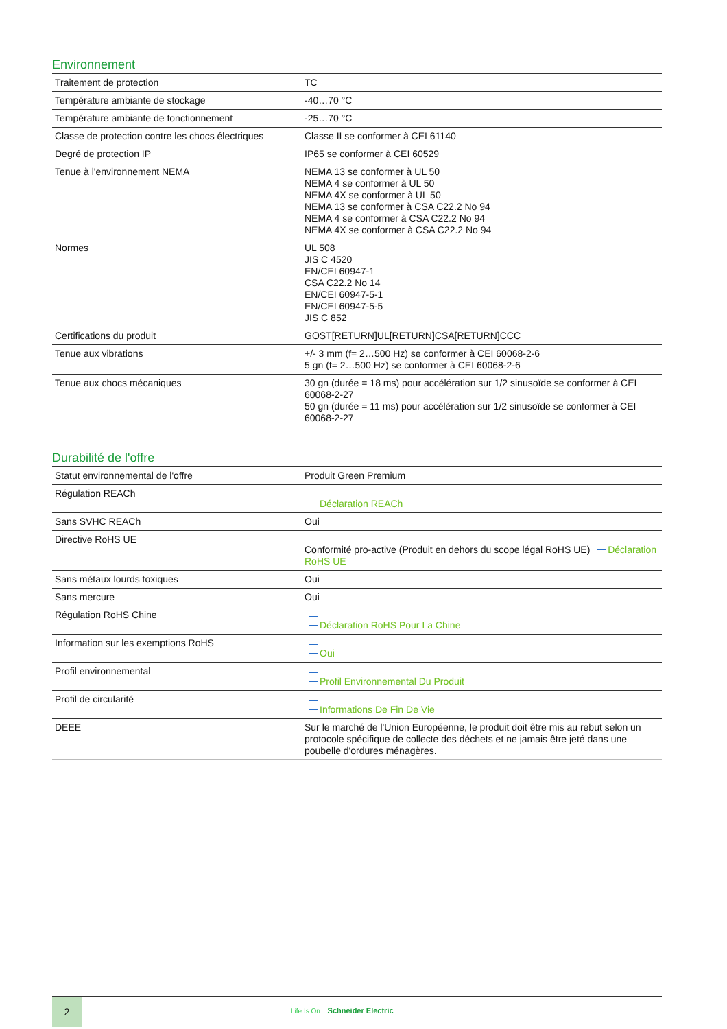Environnement
| Traitement de protection | TC |
| Température ambiante de stockage | -40…70 °C |
| Température ambiante de fonctionnement | -25…70 °C |
| Classe de protection contre les chocs électriques | Classe II se conformer à CEI 61140 |
| Degré de protection IP | IP65 se conformer à CEI 60529 |
| Tenue à l'environnement NEMA | NEMA 13 se conformer à UL 50 NEMA 4 se conformer à UL 50 NEMA 4X se conformer à UL 50 NEMA 13 se conformer à CSA C22.2 No 94 NEMA 4 se conformer à CSA C22.2 No 94 NEMA 4X se conformer à CSA C22.2 No 94 |
| Normes | UL 508 JIS C 4520 EN/CEI 60947-1 CSA C22.2 No 14 EN/CEI 60947-5-1 EN/CEI 60947-5-5 JIS C 852 |
| Certifications du produit | GOST[RETURN]UL[RETURN]CSA[RETURN]CCC |
| Tenue aux vibrations | +/- 3 mm (f= 2…500 Hz) se conformer à CEI 60068-2-6 5 gn (f= 2…500 Hz) se conformer à CEI 60068-2-6 |
| Tenue aux chocs mécaniques | 30 gn (durée = 18 ms) pour accélération sur 1/2 sinusoïde se conformer à CEI 60068-2-27 50 gn (durée = 11 ms) pour accélération sur 1/2 sinusoïde se conformer à CEI 60068-2-27 |
Durabilité de l'offre
| Statut environnemental de l'offre | Produit Green Premium |
| Régulation REACh | Déclaration REACh |
| Sans SVHC REACh | Oui |
| Directive RoHS UE | Conformité pro-active (Produit en dehors du scope légal RoHS UE) Déclaration RoHS UE |
| Sans métaux lourds toxiques | Oui |
| Sans mercure | Oui |
| Régulation RoHS Chine | Déclaration RoHS Pour La Chine |
| Information sur les exemptions RoHS | Oui |
| Profil environnemental | Profil Environnemental Du Produit |
| Profil de circularité | Informations De Fin De Vie |
| DEEE | Sur le marché de l'Union Européenne, le produit doit être mis au rebut selon un protocole spécifique de collecte des déchets et ne jamais être jeté dans une poubelle d'ordures ménagères. |
2
Life Is On Schneider Electric